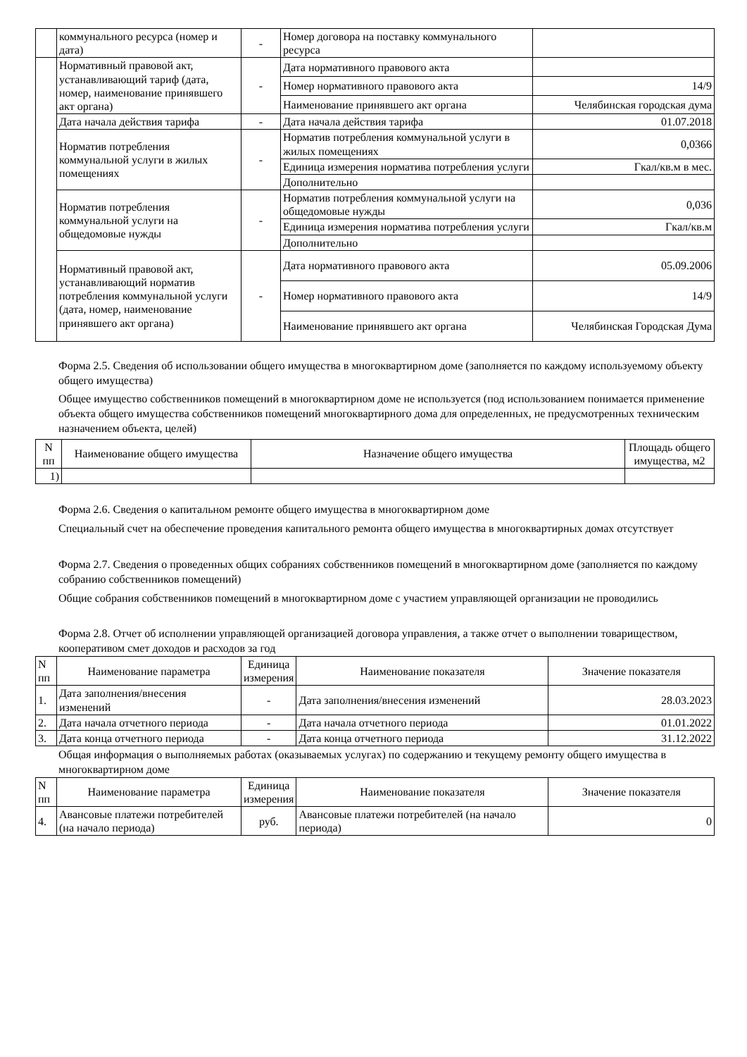| | коммунального ресурса (номер и дата) | - | Номер договора на поставку коммунального ресурса | |
| | Нормативный правовой акт, устанавливающий тариф (дата, номер, наименование принявшего акт органа) | - | Дата нормативного правового акта | |
| | | | Номер нормативного правового акта | 14/9 |
| | | | Наименование принявшего акт органа | Челябинская городская дума |
| | Дата начала действия тарифа | - | Дата начала действия тарифа | 01.07.2018 |
| | Норматив потребления коммунальной услуги в жилых помещениях | - | Норматив потребления коммунальной услуги в жилых помещениях | 0,0366 |
| | | | Единица измерения норматива потребления услуги | Гкал/кв.м в мес. |
| | | | Дополнительно | |
| | Норматив потребления коммунальной услуги на общедомовые нужды | - | Норматив потребления коммунальной услуги на общедомовые нужды | 0,036 |
| | | | Единица измерения норматива потребления услуги | Гкал/кв.м |
| | | | Дополнительно | |
| | Нормативный правовой акт, устанавливающий норматив потребления коммунальной услуги (дата, номер, наименование принявшего акт органа) | - | Дата нормативного правового акта | 05.09.2006 |
| | | | Номер нормативного правового акта | 14/9 |
| | | | Наименование принявшего акт органа | Челябинская Городская Дума |
Форма 2.5. Сведения об использовании общего имущества в многоквартирном доме (заполняется по каждому используемому объекту общего имущества)
Общее имущество собственников помещений в многоквартирном доме не используется (под использованием понимается применение объекта общего имущества собственников помещений многоквартирного дома для определенных, не предусмотренных техническим назначением объекта, целей)
| N пп | Наименование общего имущества | Назначение общего имущества | Площадь общего имущества, м2 |
| --- | --- | --- | --- |
| 1) | | | |
Форма 2.6. Сведения о капитальном ремонте общего имущества в многоквартирном доме
Специальный счет на обеспечение проведения капитального ремонта общего имущества в многоквартирных домах отсутствует
Форма 2.7. Сведения о проведенных общих собраниях собственников помещений в многоквартирном доме (заполняется по каждому собранию собственников помещений)
Общие собрания собственников помещений в многоквартирном доме с участием управляющей организации не проводились
Форма 2.8. Отчет об исполнении управляющей организацией договора управления, а также отчет о выполнении товариществом, кооперативом смет доходов и расходов за год
| N пп | Наименование параметра | Единица измерения | Наименование показателя | Значение показателя |
| --- | --- | --- | --- | --- |
| 1. | Дата заполнения/внесения изменений | - | Дата заполнения/внесения изменений | 28.03.2023 |
| 2. | Дата начала отчетного периода | - | Дата начала отчетного периода | 01.01.2022 |
| 3. | Дата конца отчетного периода | - | Дата конца отчетного периода | 31.12.2022 |
Общая информация о выполняемых работах (оказываемых услугах) по содержанию и текущему ремонту общего имущества в многоквартирном доме
| N пп | Наименование параметра | Единица измерения | Наименование показателя | Значение показателя |
| --- | --- | --- | --- | --- |
| 4. | Авансовые платежи потребителей (на начало периода) | руб. | Авансовые платежи потребителей (на начало периода) | 0 |